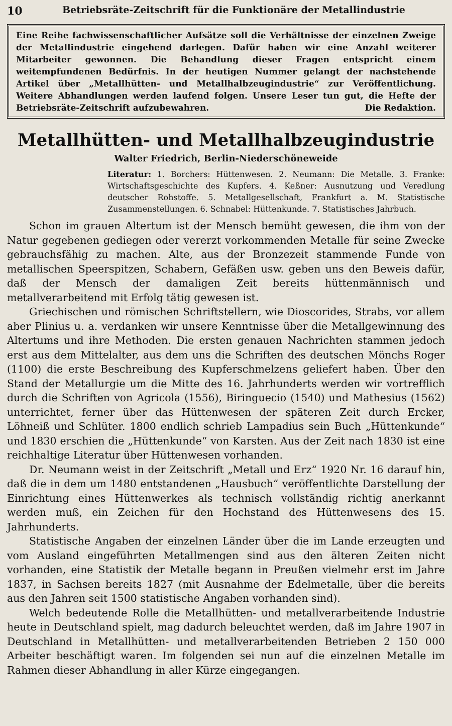10 Betriebsräte-Zeitschrift für die Funktionäre der Metallindustrie
Eine Reihe fachwissenschaftlicher Aufsätze soll die Verhältnisse der einzelnen Zweige der Metallindustrie eingehend darlegen. Dafür haben wir eine Anzahl weiterer Mitarbeiter gewonnen. Die Behandlung dieser Fragen entspricht einem weitempfundenen Bedürfnis. In der heutigen Nummer gelangt der nachstehende Artikel über „Metallhütten- und Metallhalbzeugindustrie“ zur Veröffentlichung. Weitere Abhandlungen werden laufend folgen. Unsere Leser tun gut, die Hefte der Betriebsräte-Zeitschrift aufzubewahren. Die Redaktion.
Metallhütten- und Metallhalbzeugindustrie
Walter Friedrich, Berlin-Niederschöneweide
Literatur: 1. Borchers: Hüttenwesen. 2. Neumann: Die Metalle. 3. Franke: Wirtschaftsgeschichte des Kupfers. 4. Keßner: Ausnutzung und Veredlung deutscher Rohstoffe. 5. Metallgesellschaft, Frankfurt a. M. Statistische Zusammenstellungen. 6. Schnabel: Hüttenkunde. 7. Statistisches Jahrbuch.
Schon im grauen Altertum ist der Mensch bemüht gewesen, die ihm von der Natur gegebenen gediegen oder vererzt vorkommenden Metalle für seine Zwecke gebrauchsfähig zu machen. Alte, aus der Bronzezeit stammende Funde von metallischen Speerspitzen, Schabern, Gefäßen usw. geben uns den Beweis dafür, daß der Mensch der damaligen Zeit bereits hüttenmännisch und metallverarbeitend mit Erfolg tätig gewesen ist.
Griechischen und römischen Schriftstellern, wie Dioscorides, Strabs, vor allem aber Plinius u. a. verdanken wir unsere Kenntnisse über die Metallgewinnung des Altertums und ihre Methoden. Die ersten genauen Nachrichten stammen jedoch erst aus dem Mittelalter, aus dem uns die Schriften des deutschen Mönchs Roger (1100) die erste Beschreibung des Kupferschmelzens geliefert haben. Über den Stand der Metallurgie um die Mitte des 16. Jahrhunderts werden wir vortrefflich durch die Schriften von Agricola (1556), Biringuecio (1540) und Mathesius (1562) unterrichtet, ferner über das Hüttenwesen der späteren Zeit durch Ercker, Löhneiß und Schlüter. 1800 endlich schrieb Lampadius sein Buch „Hüttenkunde“ und 1830 erschien die „Hüttenkunde“ von Karsten. Aus der Zeit nach 1830 ist eine reichhaltige Literatur über Hüttenwesen vorhanden.
Dr. Neumann weist in der Zeitschrift „Metall und Erz“ 1920 Nr. 16 darauf hin, daß die in dem um 1480 entstandenen „Hausbuch“ veröffentlichte Darstellung der Einrichtung eines Hüttenwerkes als technisch vollständig richtig anerkannt werden muß, ein Zeichen für den Hochstand des Hüttenwesens des 15. Jahrhunderts.
Statistische Angaben der einzelnen Länder über die im Lande erzeugten und vom Ausland eingeführten Metallmengen sind aus den älteren Zeiten nicht vorhanden, eine Statistik der Metalle begann in Preußen vielmehr erst im Jahre 1837, in Sachsen bereits 1827 (mit Ausnahme der Edelmetalle, über die bereits aus den Jahren seit 1500 statistische Angaben vorhanden sind).
Welch bedeutende Rolle die Metallhütten- und metallverarbeitende Industrie heute in Deutschland spielt, mag dadurch beleuchtet werden, daß im Jahre 1907 in Deutschland in Metallhütten- und metallverarbeitenden Betrieben 2 150 000 Arbeiter beschäftigt waren. Im folgenden sei nun auf die einzelnen Metalle im Rahmen dieser Abhandlung in aller Kürze eingegangen.